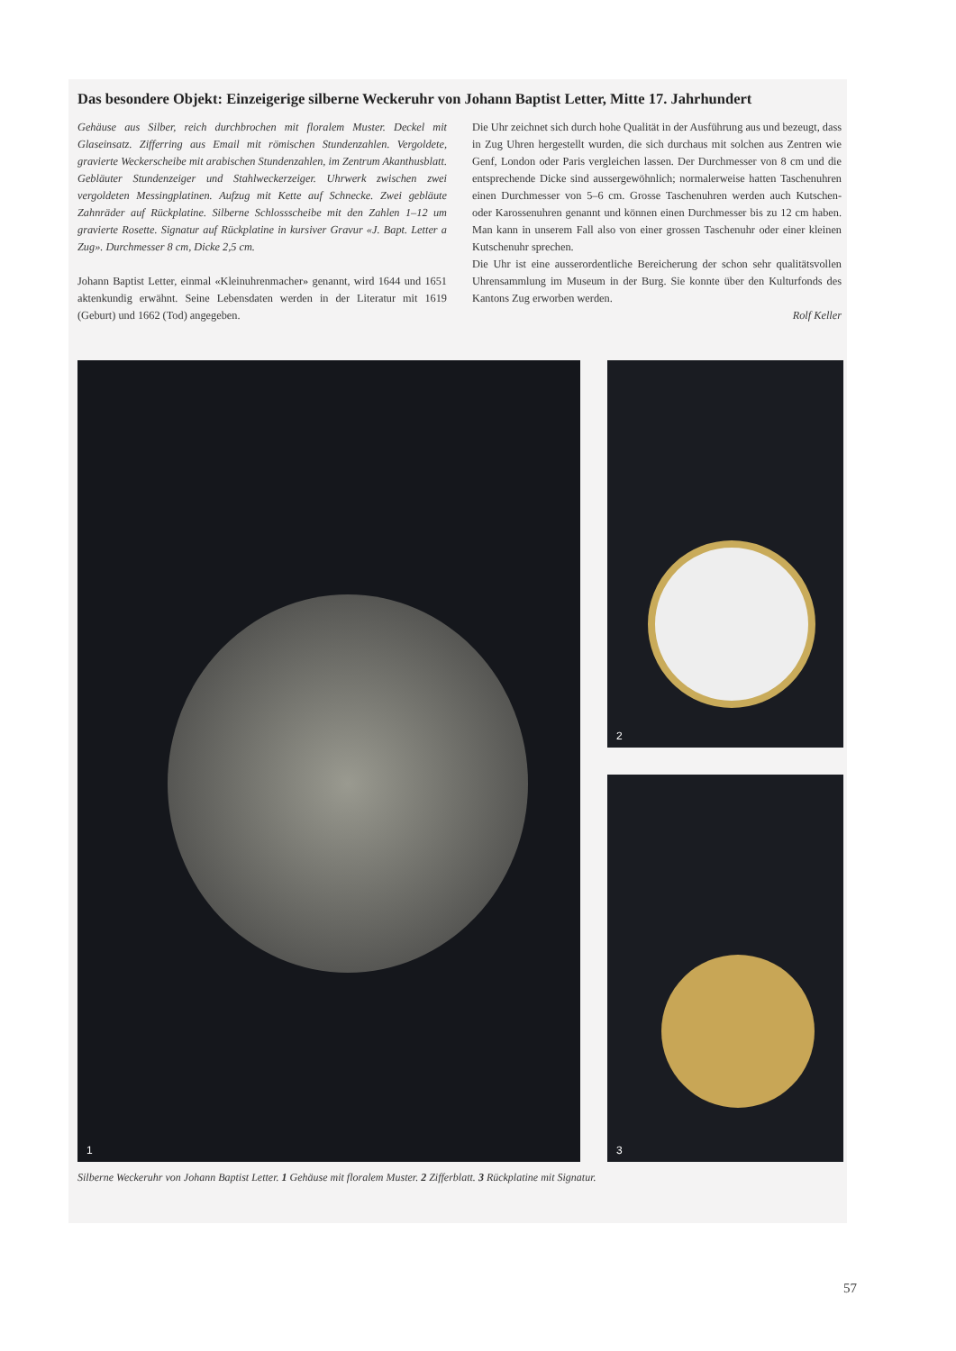Das besondere Objekt: Einzeigerige silberne Weckeruhr von Johann Baptist Letter, Mitte 17. Jahrhundert
Gehäuse aus Silber, reich durchbrochen mit floralem Muster. Deckel mit Glaseinsatz. Zifferring aus Email mit römischen Stundenzahlen. Vergoldete, gravierte Weckerscheibe mit arabischen Stundenzahlen, im Zentrum Akanthusblatt. Gebläuter Stundenzeiger und Stahlwecker­zeiger. Uhrwerk zwischen zwei vergoldeten Messingplatinen. Aufzug mit Kette auf Schnecke. Zwei gebläute Zahnräder auf Rückplatine. Silberne Schlossscheibe mit den Zahlen 1–12 um gravierte Rosette. Signatur auf Rückplatine in kursiver Gravur «J. Bapt. Letter a Zug». Durchmesser 8 cm, Dicke 2,5 cm.
Johann Baptist Letter, einmal «Kleinuhrenmacher» genannt, wird 1644 und 1651 aktenkundig erwähnt. Seine Lebensdaten werden in der Literatur mit 1619 (Geburt) und 1662 (Tod) angegeben.
Die Uhr zeichnet sich durch hohe Qualität in der Ausführung aus und bezeugt, dass in Zug Uhren hergestellt wurden, die sich durchaus mit solchen aus Zentren wie Genf, London oder Paris vergleichen lassen. Der Durchmesser von 8 cm und die entsprechende Dicke sind ausser­gewöhnlich; normalerweise hatten Taschenuhren einen Durchmesser von 5–6 cm. Grosse Taschenuhren werden auch Kutschen- oder Karossenuhren genannt und können einen Durchmesser bis zu 12 cm haben. Man kann in unserem Fall also von einer grossen Taschenuhr oder einer kleinen Kutschenuhr sprechen.
Die Uhr ist eine ausserordentliche Bereicherung der schon sehr qua­litätsvollen Uhrensammlung im Museum in der Burg. Sie konnte über den Kulturfonds des Kantons Zug erworben werden.
Rolf Keller
1
2
3
Silberne Weckeruhr von Johann Baptist Letter. 1 Gehäuse mit floralem Muster. 2 Zifferblatt. 3 Rückplatine mit Signatur.
57